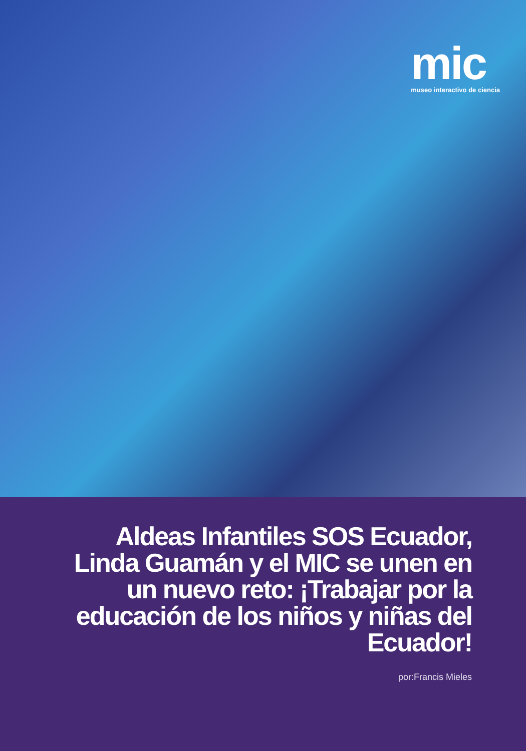mic
museo interactivo de ciencia
Aldeas Infantiles SOS Ecuador, Linda Guamán y el MIC se unen en un nuevo reto: ¡Trabajar por la educación de los niños y niñas del Ecuador!
por:Francis Mieles